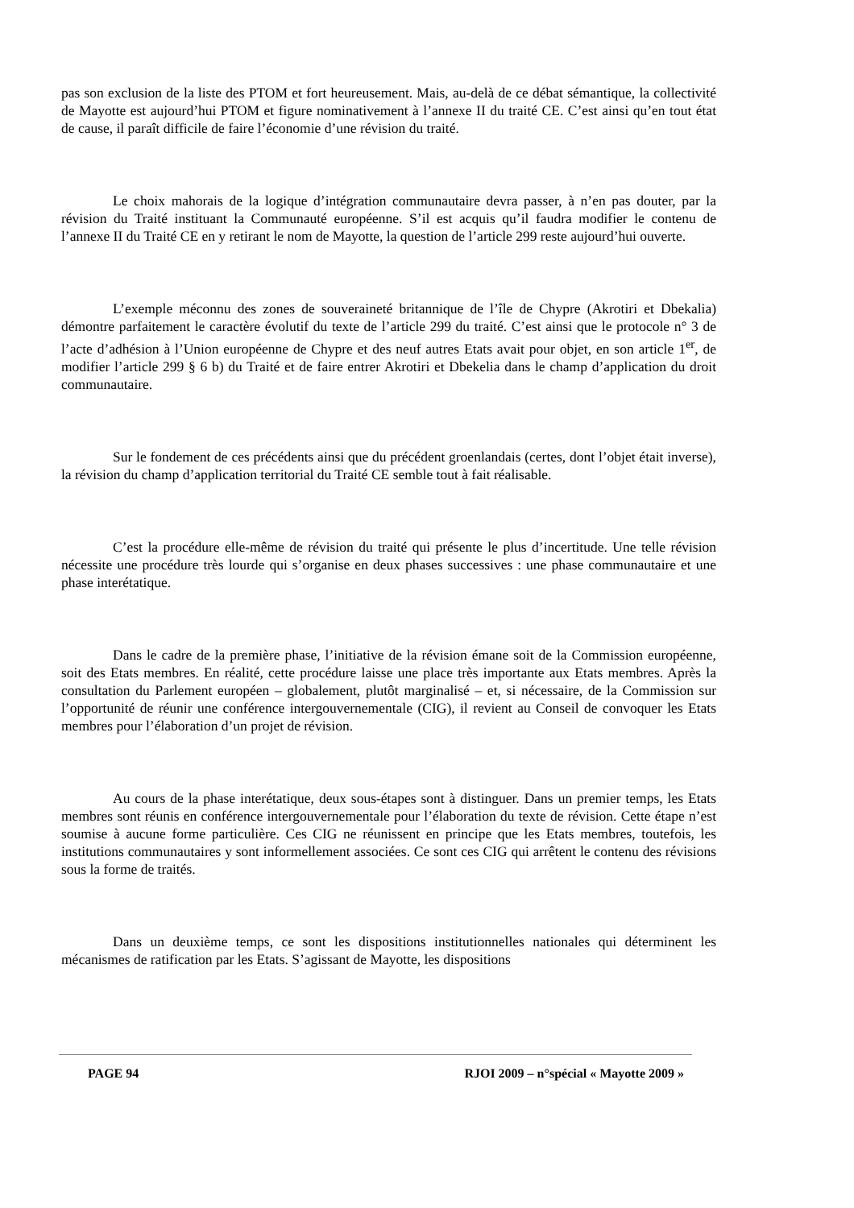pas son exclusion de la liste des PTOM et fort heureusement. Mais, au-delà de ce débat sémantique, la collectivité de Mayotte est aujourd’hui PTOM et figure nominativement à l’annexe II du traité CE. C’est ainsi qu’en tout état de cause, il paraît difficile de faire l’économie d’une révision du traité.
Le choix mahorais de la logique d’intégration communautaire devra passer, à n’en pas douter, par la révision du Traité instituant la Communauté européenne. S’il est acquis qu’il faudra modifier le contenu de l’annexe II du Traité CE en y retirant le nom de Mayotte, la question de l’article 299 reste aujourd’hui ouverte.
L’exemple méconnu des zones de souveraineté britannique de l’île de Chypre (Akrotiri et Dbekalia) démontre parfaitement le caractère évolutif du texte de l’article 299 du traité. C’est ainsi que le protocole n° 3 de l’acte d’adhésion à l’Union européenne de Chypre et des neuf autres Etats avait pour objet, en son article 1<sup>er</sup>, de modifier l’article 299 § 6 b) du Traité et de faire entrer Akrotiri et Dbekelia dans le champ d’application du droit communautaire.
Sur le fondement de ces précédents ainsi que du précédent groenlandais (certes, dont l’objet était inverse), la révision du champ d’application territorial du Traité CE semble tout à fait réalisable.
C’est la procédure elle-même de révision du traité qui présente le plus d’incertitude. Une telle révision nécessite une procédure très lourde qui s’organise en deux phases successives : une phase communautaire et une phase interétatique.
Dans le cadre de la première phase, l’initiative de la révision émane soit de la Commission européenne, soit des Etats membres. En réalité, cette procédure laisse une place très importante aux Etats membres. Après la consultation du Parlement européen – globalement, plutôt marginalisé – et, si nécessaire, de la Commission sur l’opportunité de réunir une conférence intergouvernementale (CIG), il revient au Conseil de convoquer les Etats membres pour l’élaboration d’un projet de révision.
Au cours de la phase interétatique, deux sous-étapes sont à distinguer. Dans un premier temps, les Etats membres sont réunis en conférence intergouvernementale pour l’élaboration du texte de révision. Cette étape n’est soumise à aucune forme particulière. Ces CIG ne réunissent en principe que les Etats membres, toutefois, les institutions communautaires y sont informellement associées. Ce sont ces CIG qui arrêtent le contenu des révisions sous la forme de traités.
Dans un deuxième temps, ce sont les dispositions institutionnelles nationales qui déterminent les mécanismes de ratification par les Etats. S’agissant de Mayotte, les dispositions
PAGE 94 RJOI 2009 – n°spécial « Mayotte 2009 »